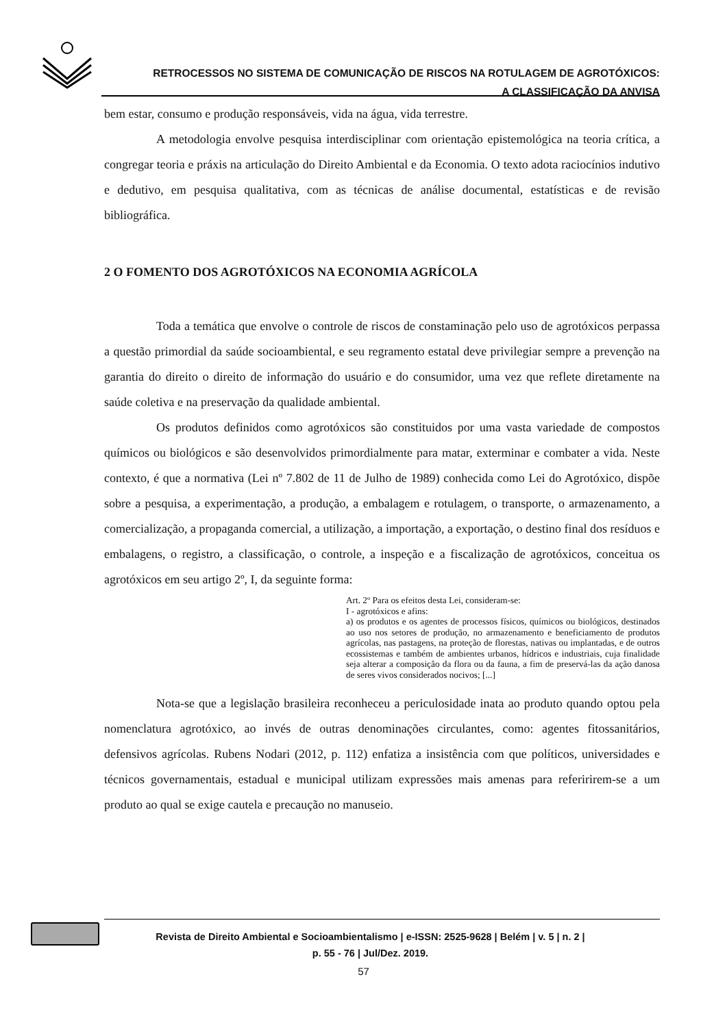RETROCESSOS NO SISTEMA DE COMUNICAÇÃO DE RISCOS NA ROTULAGEM DE AGROTÓXICOS:
A CLASSIFICAÇÃO DA ANVISA
bem estar, consumo e produção responsáveis, vida na água, vida terrestre.
A metodologia envolve pesquisa interdisciplinar com orientação epistemológica na teoria crítica, a congregar teoria e práxis na articulação do Direito Ambiental e da Economia. O texto adota raciocínios indutivo e dedutivo, em pesquisa qualitativa, com as técnicas de análise documental, estatísticas e de revisão bibliográfica.
2 O FOMENTO DOS AGROTÓXICOS NA ECONOMIA AGRÍCOLA
Toda a temática que envolve o controle de riscos de constaminação pelo uso de agrotóxicos perpassa a questão primordial da saúde socioambiental, e seu regramento estatal deve privilegiar sempre a prevenção na garantia do direito o direito de informação do usuário e do consumidor, uma vez que reflete diretamente na saúde coletiva e na preservação da qualidade ambiental.
Os produtos definidos como agrotóxicos são constituidos por uma vasta variedade de compostos químicos ou biológicos e são desenvolvidos primordialmente para matar, exterminar e combater a vida. Neste contexto, é que a normativa (Lei nº 7.802 de 11 de Julho de 1989) conhecida como Lei do Agrotóxico, dispõe sobre a pesquisa, a experimentação, a produção, a embalagem e rotulagem, o transporte, o armazenamento, a comercialização, a propaganda comercial, a utilização, a importação, a exportação, o destino final dos resíduos e embalagens, o registro, a classificação, o controle, a inspeção e a fiscalização de agrotóxicos, conceitua os agrotóxicos em seu artigo 2º, I, da seguinte forma:
Art. 2º Para os efeitos desta Lei, consideram-se:
I - agrotóxicos e afins:
a) os produtos e os agentes de processos físicos, químicos ou biológicos, destinados ao uso nos setores de produção, no armazenamento e beneficiamento de produtos agrícolas, nas pastagens, na proteção de florestas, nativas ou implantadas, e de outros ecossistemas e também de ambientes urbanos, hídricos e industriais, cuja finalidade seja alterar a composição da flora ou da fauna, a fim de preservá-las da ação danosa de seres vivos considerados nocivos; [...]
Nota-se que a legislação brasileira reconheceu a periculosidade inata ao produto quando optou pela nomenclatura agrotóxico, ao invés de outras denominações circulantes, como: agentes fitossanitários, defensivos agrícolas. Rubens Nodari (2012, p. 112) enfatiza a insistência com que políticos, universidades e técnicos governamentais, estadual e municipal utilizam expressões mais amenas para referirirem-se a um produto ao qual se exige cautela e precaução no manuseio.
Revista de Direito Ambiental e Socioambientalismo | e-ISSN: 2525-9628 | Belém | v. 5 | n. 2 |
p. 55 - 76 | Jul/Dez. 2019.
57